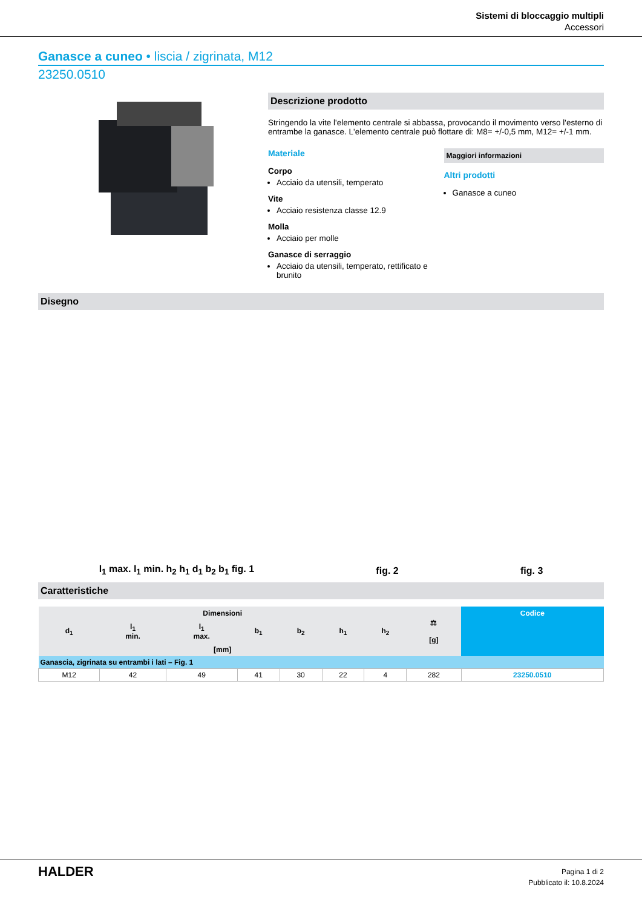Sistemi di bloccaggio multipli
Accessori
Ganasce a cuneo • liscia / zigrinata, M12
23250.0510
Descrizione prodotto
Stringendo la vite l'elemento centrale si abbassa, provocando il movimento verso l'esterno di entrambe la ganasce. L'elemento centrale può flottare di: M8= +/-0,5 mm, M12= +/-1 mm.
Materiale
Corpo
Acciaio da utensili, temperato
Vite
Acciaio resistenza classe 12.9
Molla
Acciaio per molle
Ganasce di serraggio
Acciaio da utensili, temperato, rettificato e brunito
Maggiori informazioni
Altri prodotti
Ganasce a cuneo
Disegno
l<sub>1</sub> max. l<sub>1</sub> min. h<sub>2</sub> h<sub>1</sub> d<sub>1</sub> b<sub>2</sub> b<sub>1</sub> fig. 1 fig. 2 fig. 3
Caratteristiche
| Dimensioni | | | | | | | ⚖ [g] | Codice |
| --- | --- | --- | --- | --- | --- | --- | --- | --- |
| d<sub>1</sub> | l<sub>1</sub> min. | l<sub>1</sub> max. | b<sub>1</sub> | b<sub>2</sub> | h<sub>1</sub> | h<sub>2</sub> | | |
| [mm] | | | | | | | | |
| Ganascia, zigrinata su entrambi i lati – Fig. 1 | | | | | | | | |
| M12 | 42 | 49 | 41 | 30 | 22 | 4 | 282 | 23250.0510 |
HALDER
Pagina 1 di 2
Pubblicato il: 10.8.2024